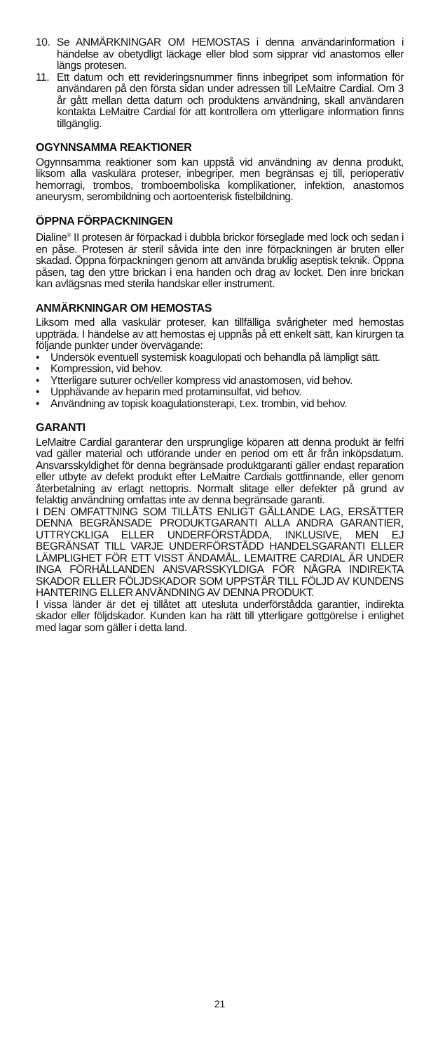10. Se ANMÄRKNINGAR OM HEMOSTAS i denna användarinformation i händelse av obetydligt läckage eller blod som sipprar vid anastomos eller längs protesen.
11. Ett datum och ett revideringsnummer finns inbegripet som information för användaren på den första sidan under adressen till LeMaitre Cardial. Om 3 år gått mellan detta datum och produktens användning, skall användaren kontakta LeMaitre Cardial för att kontrollera om ytterligare information finns tillgänglig.
OGYNNSAMMA REAKTIONER
Ogynnsamma reaktioner som kan uppstå vid användning av denna produkt, liksom alla vaskulära proteser, inbegriper, men begränsas ej till, perioperativ hemorragi, trombos, tromboemboliska komplikationer, infektion, anastomos aneurysm, serombildning och aortoenterisk fistelbildning.
ÖPPNA FÖRPACKNINGEN
Dialine<sup>®</sup> II protesen är förpackad i dubbla brickor förseglade med lock och sedan i en påse. Protesen är steril såvida inte den inre förpackningen är bruten eller skadad. Öppna förpackningen genom att använda bruklig aseptisk teknik. Öppna påsen, tag den yttre brickan i ena handen och drag av locket. Den inre brickan kan avlägsnas med sterila handskar eller instrument.
ANMÄRKNINGAR OM HEMOSTAS
Liksom med alla vaskulär proteser, kan tillfälliga svårigheter med hemostas uppträda. I händelse av att hemostas ej uppnås på ett enkelt sätt, kan kirurgen ta följande punkter under övervägande:
• Undersök eventuell systemisk koagulopati och behandla på lämpligt sätt.
• Kompression, vid behov.
• Ytterligare suturer och/eller kompress vid anastomosen, vid behov.
• Upphävande av heparin med protaminsulfat, vid behov.
• Användning av topisk koagulationsterapi, t.ex. trombin, vid behov.
GARANTI
LeMaitre Cardial garanterar den ursprunglige köparen att denna produkt är felfri vad gäller material och utförande under en period om ett år från inköpsdatum. Ansvarsskyldighet för denna begränsade produktgaranti gäller endast reparation eller utbyte av defekt produkt efter LeMaitre Cardials gottfinnande, eller genom återbetalning av erlagt nettopris. Normalt slitage eller defekter på grund av felaktig användning omfattas inte av denna begränsade garanti.
I DEN OMFATTNING SOM TILLÅTS ENLIGT GÄLLANDE LAG, ERSÄTTER DENNA BEGRÄNSADE PRODUKTGARANTI ALLA ANDRA GARANTIER, UTTRYCKLIGA ELLER UNDERFÖRSTÅDDA, INKLUSIVE, MEN EJ BEGRÄNSAT TILL VARJE UNDERFÖRSTÅDD HANDELSGARANTI ELLER LÄMPLIGHET FÖR ETT VISST ÄNDAMÅL. LEMAITRE CARDIAL ÄR UNDER INGA FÖRHÅLLANDEN ANSVARSSKYLDIGA FÖR NÅGRA INDIREKTA SKADOR ELLER FÖLJDSKADOR SOM UPPSTÅR TILL FÖLJD AV KUNDENS HANTERING ELLER ANVÄNDNING AV DENNA PRODUKT.
I vissa länder är det ej tillåtet att utesluta underförstådda garantier, indirekta skador eller följdskador. Kunden kan ha rätt till ytterligare gottgörelse i enlighet med lagar som gäller i detta land.
21